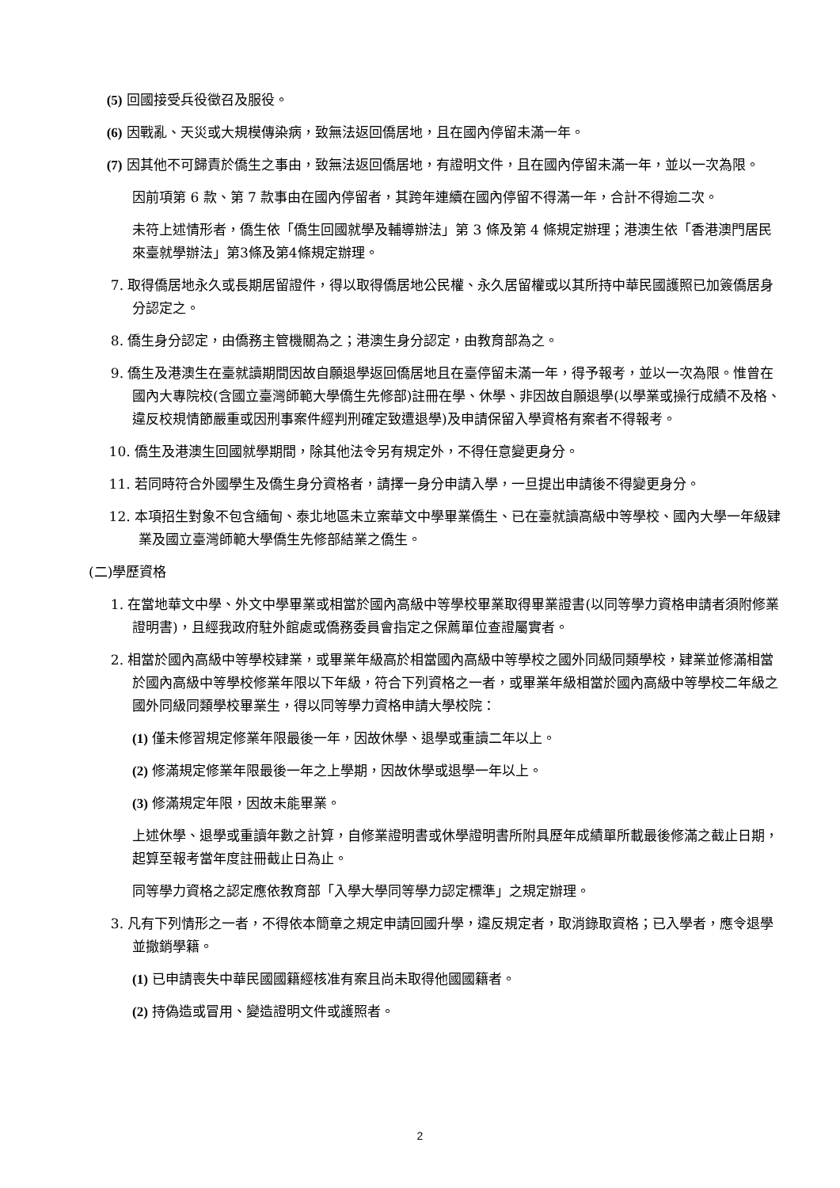(5) 回國接受兵役徵召及服役。
(6) 因戰亂、天災或大規模傳染病，致無法返回僑居地，且在國內停留未滿一年。
(7) 因其他不可歸責於僑生之事由，致無法返回僑居地，有證明文件，且在國內停留未滿一年，並以一次為限。
因前項第 6 款、第 7 款事由在國內停留者，其跨年連續在國內停留不得滿一年，合計不得逾二次。
未符上述情形者，僑生依「僑生回國就學及輔導辦法」第 3 條及第 4 條規定辦理；港澳生依「香港澳門居民來臺就學辦法」第3條及第4條規定辦理。
7. 取得僑居地永久或長期居留證件，得以取得僑居地公民權、永久居留權或以其所持中華民國護照已加簽僑居身分認定之。
8. 僑生身分認定，由僑務主管機關為之；港澳生身分認定，由教育部為之。
9. 僑生及港澳生在臺就讀期間因故自願退學返回僑居地且在臺停留未滿一年，得予報考，並以一次為限。惟曾在國內大專院校(含國立臺灣師範大學僑生先修部)註冊在學、休學、非因故自願退學(以學業或操行成績不及格、違反校規情節嚴重或因刑事案件經判刑確定致遭退學)及申請保留入學資格有案者不得報考。
10. 僑生及港澳生回國就學期間，除其他法令另有規定外，不得任意變更身分。
11. 若同時符合外國學生及僑生身分資格者，請擇一身分申請入學，一旦提出申請後不得變更身分。
12. 本項招生對象不包含緬甸、泰北地區未立案華文中學畢業僑生、已在臺就讀高級中等學校、國內大學一年級肄業及國立臺灣師範大學僑生先修部結業之僑生。
(二)學歷資格
1. 在當地華文中學、外文中學畢業或相當於國內高級中等學校畢業取得畢業證書(以同等學力資格申請者須附修業證明書)，且經我政府駐外館處或僑務委員會指定之保薦單位查證屬實者。
2. 相當於國內高級中等學校肄業，或畢業年級高於相當國內高級中等學校之國外同級同類學校，肄業並修滿相當於國內高級中等學校修業年限以下年級，符合下列資格之一者，或畢業年級相當於國內高級中等學校二年級之國外同級同類學校畢業生，得以同等學力資格申請大學校院：
(1) 僅未修習規定修業年限最後一年，因故休學、退學或重讀二年以上。
(2) 修滿規定修業年限最後一年之上學期，因故休學或退學一年以上。
(3) 修滿規定年限，因故未能畢業。
上述休學、退學或重讀年數之計算，自修業證明書或休學證明書所附具歷年成績單所載最後修滿之截止日期，起算至報考當年度註冊截止日為止。
同等學力資格之認定應依教育部「入學大學同等學力認定標準」之規定辦理。
3. 凡有下列情形之一者，不得依本簡章之規定申請回國升學，違反規定者，取消錄取資格；已入學者，應令退學並撤銷學籍。
(1) 已申請喪失中華民國國籍經核准有案且尚未取得他國國籍者。
(2) 持偽造或冒用、變造證明文件或護照者。
2